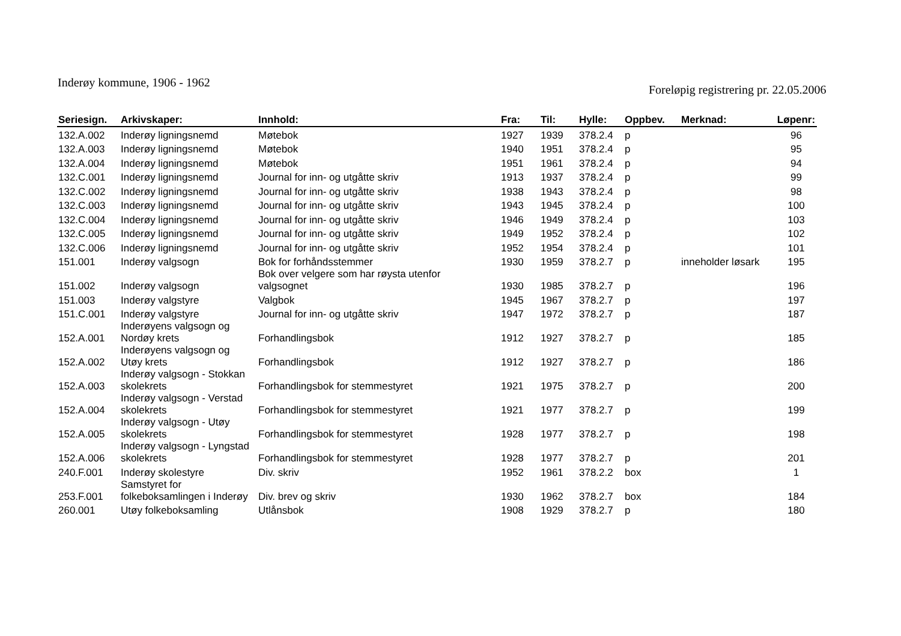Inderøy kommune, 1906 - 1962
Foreløpig registrering pr. 22.05.2006
| Seriesign. | Arkivskaper: | Innhold: | Fra: | Til: | Hylle: | Oppbev. | Merknad: | Løpenr: |
| --- | --- | --- | --- | --- | --- | --- | --- | --- |
| 132.A.002 | Inderøy ligningsnemd | Møtebok | 1927 | 1939 | 378.2.4 | p | | 96 |
| 132.A.003 | Inderøy ligningsnemd | Møtebok | 1940 | 1951 | 378.2.4 | p | | 95 |
| 132.A.004 | Inderøy ligningsnemd | Møtebok | 1951 | 1961 | 378.2.4 | p | | 94 |
| 132.C.001 | Inderøy ligningsnemd | Journal for inn- og utgåtte skriv | 1913 | 1937 | 378.2.4 | p | | 99 |
| 132.C.002 | Inderøy ligningsnemd | Journal for inn- og utgåtte skriv | 1938 | 1943 | 378.2.4 | p | | 98 |
| 132.C.003 | Inderøy ligningsnemd | Journal for inn- og utgåtte skriv | 1943 | 1945 | 378.2.4 | p | | 100 |
| 132.C.004 | Inderøy ligningsnemd | Journal for inn- og utgåtte skriv | 1946 | 1949 | 378.2.4 | p | | 103 |
| 132.C.005 | Inderøy ligningsnemd | Journal for inn- og utgåtte skriv | 1949 | 1952 | 378.2.4 | p | | 102 |
| 132.C.006 | Inderøy ligningsnemd | Journal for inn- og utgåtte skriv | 1952 | 1954 | 378.2.4 | p | | 101 |
| 151.001 | Inderøy valgsogn | Bok for forhåndsstemmer | 1930 | 1959 | 378.2.7 | p | inneholder løsark | 195 |
| 151.002 | Inderøy valgsogn | Bok over velgere som har røysta utenfor valgsognet | 1930 | 1985 | 378.2.7 | p | | 196 |
| 151.003 | Inderøy valgstyre | Valgbok | 1945 | 1967 | 378.2.7 | p | | 197 |
| 151.C.001 | Inderøy valgstyre | Journal for inn- og utgåtte skriv | 1947 | 1972 | 378.2.7 | p | | 187 |
| 152.A.001 | Inderøyens valgsogn og Nordøy krets | Forhandlingsbok | 1912 | 1927 | 378.2.7 | p | | 185 |
| 152.A.002 | Inderøyens valgsogn og Utøy krets | Forhandlingsbok | 1912 | 1927 | 378.2.7 | p | | 186 |
| 152.A.003 | Inderøy valgsogn - Stokkan skolekrets | Forhandlingsbok for stemmestyret | 1921 | 1975 | 378.2.7 | p | | 200 |
| 152.A.004 | Inderøy valgsogn - Verstad skolekrets | Forhandlingsbok for stemmestyret | 1921 | 1977 | 378.2.7 | p | | 199 |
| 152.A.005 | Inderøy valgsogn - Utøy skolekrets | Forhandlingsbok for stemmestyret | 1928 | 1977 | 378.2.7 | p | | 198 |
| 152.A.006 | Inderøy valgsogn - Lyngstad skolekrets | Forhandlingsbok for stemmestyret | 1928 | 1977 | 378.2.7 | p | | 201 |
| 240.F.001 | Inderøy skolestyre | Div. skriv | 1952 | 1961 | 378.2.2 | box | | 1 |
| 253.F.001 | Samstyret for folkeboksamlingen i Inderøy | Div. brev og skriv | 1930 | 1962 | 378.2.7 | box | | 184 |
| 260.001 | Utøy folkeboksamling | Utlånsbok | 1908 | 1929 | 378.2.7 | p | | 180 |